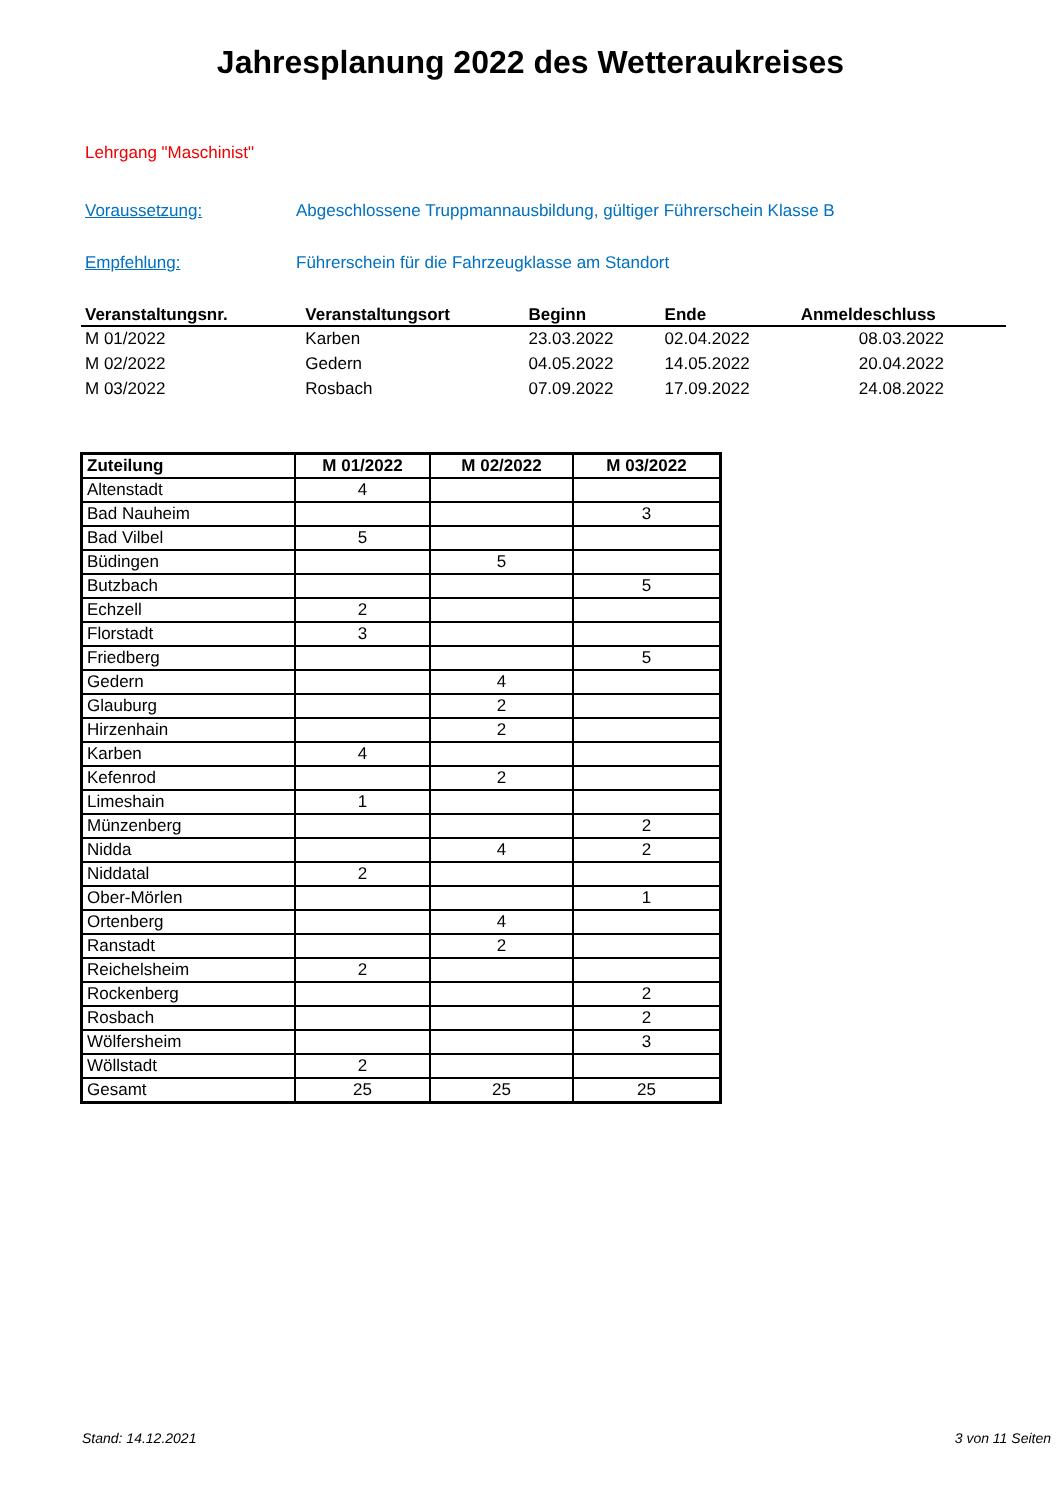Jahresplanung 2022 des Wetteraukreises
Lehrgang "Maschinist"
Voraussetzung: Abgeschlossene Truppmannausbildung, gültiger Führerschein Klasse B
Empfehlung: Führerschein für die Fahrzeugklasse am Standort
| Veranstaltungsnr. | Veranstaltungsort | Beginn | Ende | Anmeldeschluss |
| --- | --- | --- | --- | --- |
| M 01/2022 | Karben | 23.03.2022 | 02.04.2022 | 08.03.2022 |
| M 02/2022 | Gedern | 04.05.2022 | 14.05.2022 | 20.04.2022 |
| M 03/2022 | Rosbach | 07.09.2022 | 17.09.2022 | 24.08.2022 |
| Zuteilung | M 01/2022 | M 02/2022 | M 03/2022 |
| --- | --- | --- | --- |
| Altenstadt | 4 | | |
| Bad Nauheim | | | 3 |
| Bad Vilbel | 5 | | |
| Büdingen | | 5 | |
| Butzbach | | | 5 |
| Echzell | 2 | | |
| Florstadt | 3 | | |
| Friedberg | | | 5 |
| Gedern | | 4 | |
| Glauburg | | 2 | |
| Hirzenhain | | 2 | |
| Karben | 4 | | |
| Kefenrod | | 2 | |
| Limeshain | 1 | | |
| Münzenberg | | | 2 |
| Nidda | | 4 | 2 |
| Niddatal | 2 | | |
| Ober-Mörlen | | | 1 |
| Ortenberg | | 4 | |
| Ranstadt | | 2 | |
| Reichelsheim | 2 | | |
| Rockenberg | | | 2 |
| Rosbach | | | 2 |
| Wölfersheim | | | 3 |
| Wöllstadt | 2 | | |
| Gesamt | 25 | 25 | 25 |
Stand: 14.12.2021 3 von 11 Seiten